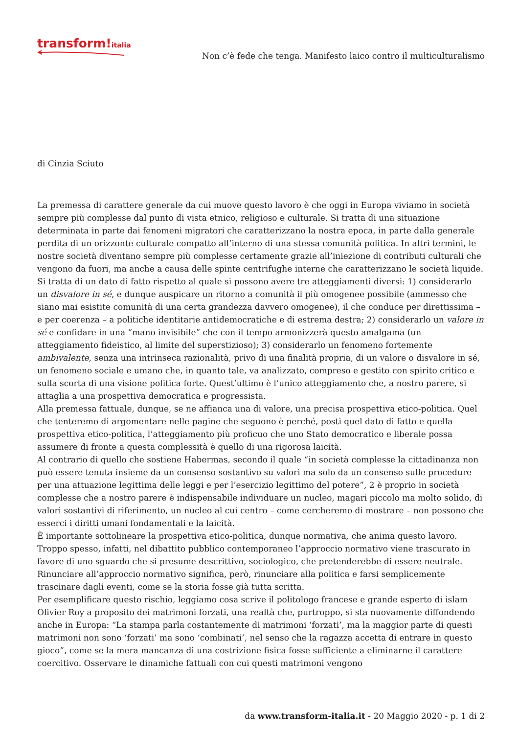transform!italia
Non c’è fede che tenga. Manifesto laico contro il multiculturalismo
di Cinzia Sciuto
La premessa di carattere generale da cui muove questo lavoro è che oggi in Europa viviamo in società sempre più complesse dal punto di vista etnico, religioso e culturale. Si tratta di una situazione determinata in parte dai fenomeni migratori che caratterizzano la nostra epoca, in parte dalla generale perdita di un orizzonte culturale compatto all’interno di una stessa comunità politica. In altri termini, le nostre società diventano sempre più complesse certamente grazie all’iniezione di contributi culturali che vengono da fuori, ma anche a causa delle spinte centrifughe interne che caratterizzano le società liquide.
Si tratta di un dato di fatto rispetto al quale si possono avere tre atteggiamenti diversi: 1) considerarlo un disvalore in sé, e dunque auspicare un ritorno a comunità il più omogenee possibile (ammesso che siano mai esistite comunità di una certa grandezza davvero omogenee), il che conduce per direttissima – e per coerenza – a politiche identitarie antidemocratiche e di estrema destra; 2) considerarlo un valore in sé e confidare in una “mano invisibile” che con il tempo armonizzerà questo amalgama (un atteggiamento fideistico, al limite del superstizioso); 3) considerarlo un fenomeno fortemente ambivalente, senza una intrinseca razionalità, privo di una finalità propria, di un valore o disvalore in sé, un fenomeno sociale e umano che, in quanto tale, va analizzato, compreso e gestito con spirito critico e sulla scorta di una visione politica forte. Quest’ultimo è l’unico atteggiamento che, a nostro parere, si attaglia a una prospettiva democratica e progressista.
Alla premessa fattuale, dunque, se ne affianca una di valore, una precisa prospettiva etico-politica. Quel che tenteremo di argomentare nelle pagine che seguono è perché, posti quel dato di fatto e quella prospettiva etico-politica, l’atteggiamento più proficuo che uno Stato democratico e liberale possa assumere di fronte a questa complessità è quello di una rigorosa laicità.
Al contrario di quello che sostiene Habermas, secondo il quale “in società complesse la cittadinanza non può essere tenuta insieme da un consenso sostantivo su valori ma solo da un consenso sulle procedure per una attuazione legittima delle leggi e per l’esercizio legittimo del potere”, 2 è proprio in società complesse che a nostro parere è indispensabile individuare un nucleo, magari piccolo ma molto solido, di valori sostantivi di riferimento, un nucleo al cui centro – come cercheremo di mostrare – non possono che esserci i diritti umani fondamentali e la laicità.
È importante sottolineare la prospettiva etico-politica, dunque normativa, che anima questo lavoro. Troppo spesso, infatti, nel dibattito pubblico contemporaneo l’approccio normativo viene trascurato in favore di uno sguardo che si presume descrittivo, sociologico, che pretenderebbe di essere neutrale. Rinunciare all’approccio normativo significa, però, rinunciare alla politica e farsi semplicemente trascinare dagli eventi, come se la storia fosse già tutta scritta.
Per esemplificare questo rischio, leggiamo cosa scrive il politologo francese e grande esperto di islam Olivier Roy a proposito dei matrimoni forzati, una realtà che, purtroppo, si sta nuovamente diffondendo anche in Europa: “La stampa parla costantemente di matrimoni ‘forzati’, ma la maggior parte di questi matrimoni non sono ‘forzati’ ma sono ‘combinati’, nel senso che la ragazza accetta di entrare in questo gioco”, come se la mera mancanza di una costrizione fisica fosse sufficiente a eliminarne il carattere coercitivo. Osservare le dinamiche fattuali con cui questi matrimoni vengono
da www.transform-italia.it - 20 Maggio 2020 - p. 1 di 2